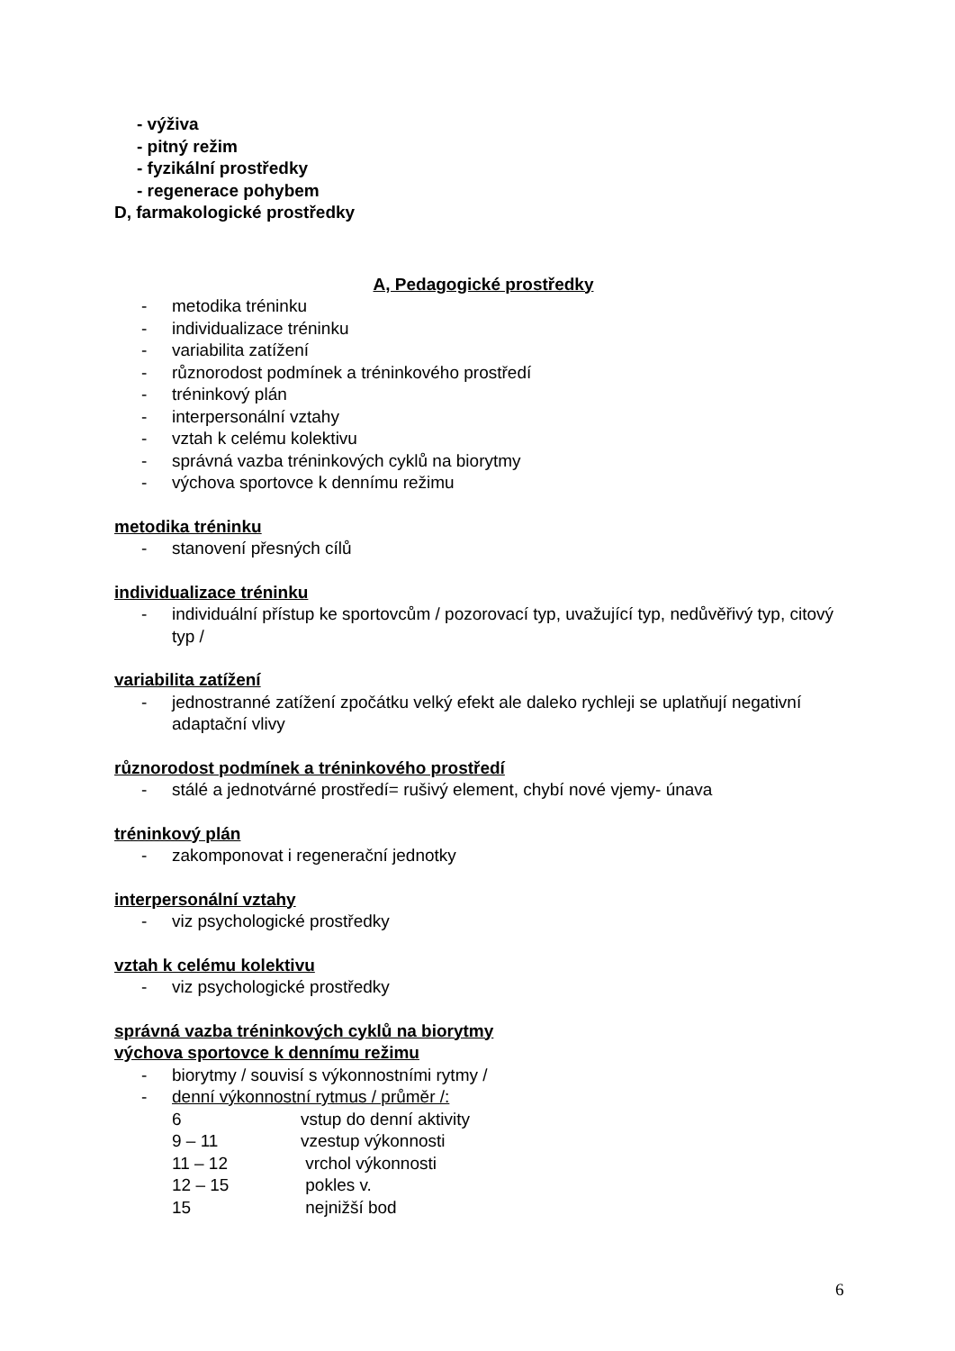- výživa
- pitný režim
- fyzikální prostředky
- regenerace pohybem
D, farmakologické prostředky
A, Pedagogické prostředky
- metodika tréninku
- individualizace tréninku
- variabilita zatížení
- různorodost podmínek a tréninkového prostředí
- tréninkový plán
- interpersonální vztahy
- vztah k celému kolektivu
- správná vazba tréninkových cyklů na biorytmy
- výchova sportovce k dennímu režimu
metodika tréninku
- stanovení přesných cílů
individualizace tréninku
- individuální přístup ke sportovcům / pozorovací typ, uvažující typ, nedůvěřivý typ, citový typ /
variabilita zatížení
- jednostranné zatížení zpočátku velký efekt ale daleko rychleji se uplatňují negativní adaptační vlivy
různorodost podmínek a tréninkového prostředí
- stálé a jednotvárné prostředí= rušivý element, chybí nové vjemy- únava
tréninkový plán
- zakomponovat i regenerační jednotky
interpersonální vztahy
- viz psychologické prostředky
vztah k celému kolektivu
- viz psychologické prostředky
správná vazba tréninkových cyklů na biorytmy
výchova sportovce k dennímu režimu
- biorytmy / souvisí s výkonnostními rytmy /
- denní výkonnostní rytmus / průměr /:
6 vstup do denní aktivity
9 – 11 vzestup výkonnosti
11 – 12 vrchol výkonnosti
12 – 15 pokles v.
15 nejnižší bod
6